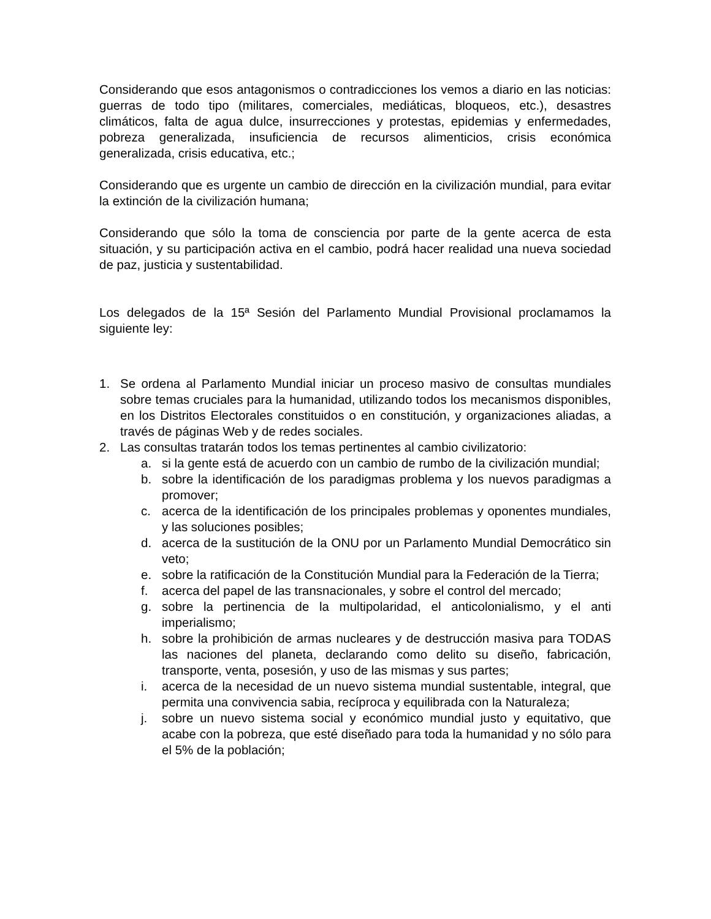Considerando que esos antagonismos o contradicciones los vemos a diario en las noticias: guerras de todo tipo (militares, comerciales, mediáticas, bloqueos, etc.), desastres climáticos, falta de agua dulce, insurrecciones y protestas, epidemias y enfermedades, pobreza generalizada, insuficiencia de recursos alimenticios, crisis económica generalizada, crisis educativa, etc.;
Considerando que es urgente un cambio de dirección en la civilización mundial, para evitar la extinción de la civilización humana;
Considerando que sólo la toma de consciencia por parte de la gente acerca de esta situación, y su participación activa en el cambio, podrá hacer realidad una nueva sociedad de paz, justicia y sustentabilidad.
Los delegados de la 15ª Sesión del Parlamento Mundial Provisional proclamamos la siguiente ley:
1. Se ordena al Parlamento Mundial iniciar un proceso masivo de consultas mundiales sobre temas cruciales para la humanidad, utilizando todos los mecanismos disponibles, en los Distritos Electorales constituidos o en constitución, y organizaciones aliadas, a través de páginas Web y de redes sociales.
2. Las consultas tratarán todos los temas pertinentes al cambio civilizatorio:
a. si la gente está de acuerdo con un cambio de rumbo de la civilización mundial;
b. sobre la identificación de los paradigmas problema y los nuevos paradigmas a promover;
c. acerca de la identificación de los principales problemas y oponentes mundiales, y las soluciones posibles;
d. acerca de la sustitución de la ONU por un Parlamento Mundial Democrático sin veto;
e. sobre la ratificación de la Constitución Mundial para la Federación de la Tierra;
f. acerca del papel de las transnacionales, y sobre el control del mercado;
g. sobre la pertinencia de la multipolaridad, el anticolonialismo, y el anti imperialismo;
h. sobre la prohibición de armas nucleares y de destrucción masiva para TODAS las naciones del planeta, declarando como delito su diseño, fabricación, transporte, venta, posesión, y uso de las mismas y sus partes;
i. acerca de la necesidad de un nuevo sistema mundial sustentable, integral, que permita una convivencia sabia, recíproca y equilibrada con la Naturaleza;
j. sobre un nuevo sistema social y económico mundial justo y equitativo, que acabe con la pobreza, que esté diseñado para toda la humanidad y no sólo para el 5% de la población;